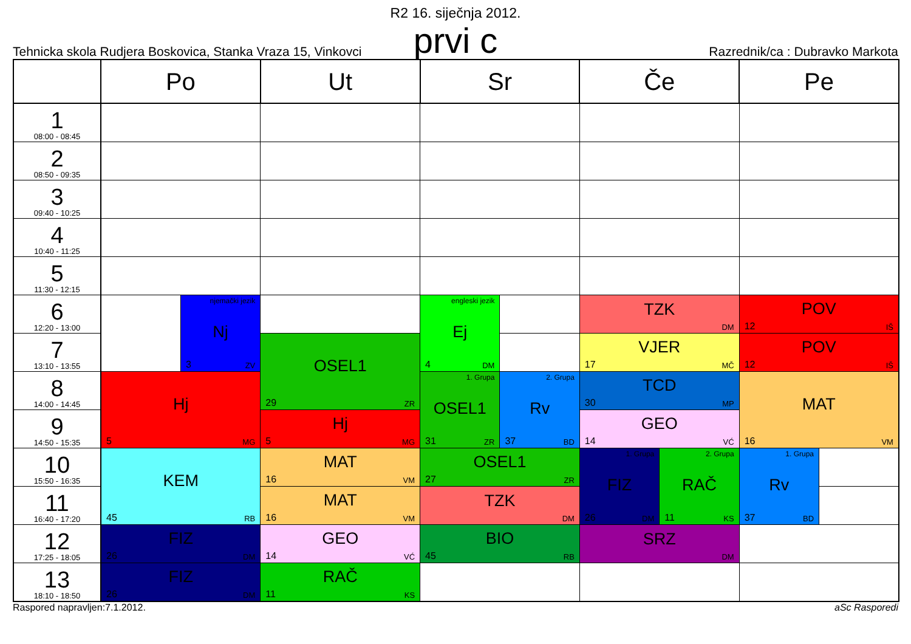R2 16. siječnja 2012.
Tehnicka skola Rudjera Boskovica, Stanka Vraza 15, Vinkovci
prvi c
Razrednik/ca : Dubravko Markota
| | Po | | Ut | Sr | | Če | | Pe | |
| --- | --- | --- | --- | --- | --- | --- | --- | --- | --- |
| 1 08:00 - 08:45 | | | | | | | | | |
| 2 08:50 - 09:35 | | | | | | | | | |
| 3 09:40 - 10:25 | | | | | | | | | |
| 4 10:40 - 11:25 | | | | | | | | | |
| 5 11:30 - 12:15 | | | | | | | | | |
| 6 12:20 - 13:00 | | njemački jezik Nj 3 ZV | | engleski jezik Ej 4 DM | | TZK DM | | POV 12 IŠ | |
| 7 13:10 - 13:55 | | | OSEL1 29 ZR | | | VJER 17 MČ | | POV 12 IŠ | |
| 8 14:00 - 14:45 | Hj 5 MG | | | 1. Grupa OSEL1 31 ZR | 2. Grupa Rv 37 BD | TCD 30 MP | | MAT 16 VM | |
| 9 14:50 - 15:35 | | | Hj 5 MG | | | GEO 14 VĆ | | | |
| 10 15:50 - 16:35 | KEM 45 RB | | MAT 16 VM | OSEL1 27 ZR | | 1. Grupa FIZ 26 DM | 2. Grupa RAČ 11 KS | 1. Grupa Rv 37 BD | |
| 11 16:40 - 17:20 | | | MAT 16 VM | TZK DM | | | | | |
| 12 17:25 - 18:05 | FIZ 26 DM | | GEO 14 VĆ | BIO 45 RB | | SRZ DM | | | |
| 13 18:10 - 18:50 | FIZ 26 DM | | RAČ 11 KS | | | | | | |
Raspored napravljen:7.1.2012. aSc Rasporedi